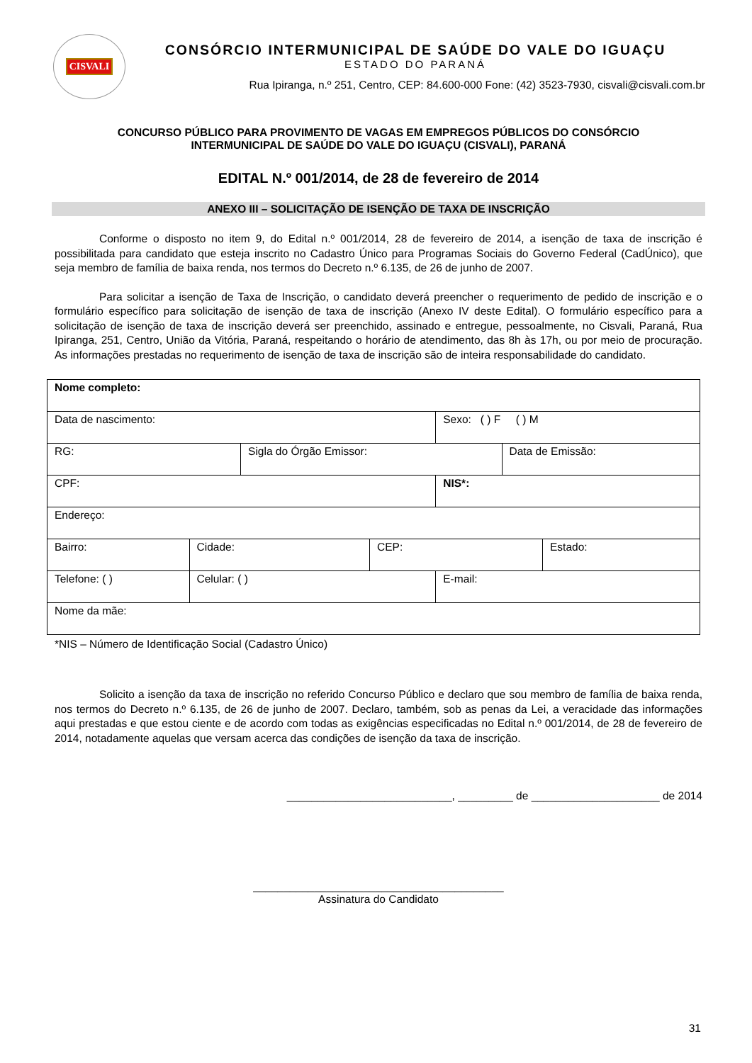CISVALI
CONSÓRCIO INTERMUNICIPAL DE SAÚDE DO VALE DO IGUAÇU
ESTADO DO PARANÁ
Rua Ipiranga, n.º 251, Centro, CEP: 84.600-000 Fone: (42) 3523-7930, cisvali@cisvali.com.br
CONCURSO PÚBLICO PARA PROVIMENTO DE VAGAS EM EMPREGOS PÚBLICOS DO CONSÓRCIO
INTERMUNICIPAL DE SAÚDE DO VALE DO IGUAÇU (CISVALI), PARANÁ
EDITAL N.º 001/2014, de 28 de fevereiro de 2014
ANEXO III – SOLICITAÇÃO DE ISENÇÃO DE TAXA DE INSCRIÇÃO
Conforme o disposto no item 9, do Edital n.º 001/2014, 28 de fevereiro de 2014, a isenção de taxa de inscrição é possibilitada para candidato que esteja inscrito no Cadastro Único para Programas Sociais do Governo Federal (CadÚnico), que seja membro de família de baixa renda, nos termos do Decreto n.º 6.135, de 26 de junho de 2007.
Para solicitar a isenção de Taxa de Inscrição, o candidato deverá preencher o requerimento de pedido de inscrição e o formulário específico para solicitação de isenção de taxa de inscrição (Anexo IV deste Edital). O formulário específico para a solicitação de isenção de taxa de inscrição deverá ser preenchido, assinado e entregue, pessoalmente, no Cisvali, Paraná, Rua Ipiranga, 251, Centro, União da Vitória, Paraná, respeitando o horário de atendimento, das 8h às 17h, ou por meio de procuração. As informações prestadas no requerimento de isenção de taxa de inscrição são de inteira responsabilidade do candidato.
| Nome completo: | | | | | | |
| Data de nascimento: | | | | Sexo: ( ) F ( ) M | | |
| RG: | | Sigla do Órgão Emissor: | | | Data de Emissão: | |
| CPF: | | | | NIS*: | | |
| Endereço: | | | | | | |
| Bairro: | Cidade: | | CEP: | | | Estado: |
| Telefone: ( ) | Celular: ( ) | | | E-mail: | | |
| Nome da mãe: | | | | | | |
*NIS – Número de Identificação Social (Cadastro Único)
Solicito a isenção da taxa de inscrição no referido Concurso Público e declaro que sou membro de família de baixa renda, nos termos do Decreto n.º 6.135, de 26 de junho de 2007. Declaro, também, sob as penas da Lei, a veracidade das informações aqui prestadas e que estou ciente e de acordo com todas as exigências especificadas no Edital n.º 001/2014, de 28 de fevereiro de 2014, notadamente aquelas que versam acerca das condições de isenção da taxa de inscrição.
___________________________, _________ de _____________________ de 2014
_________________________________________
Assinatura do Candidato
31